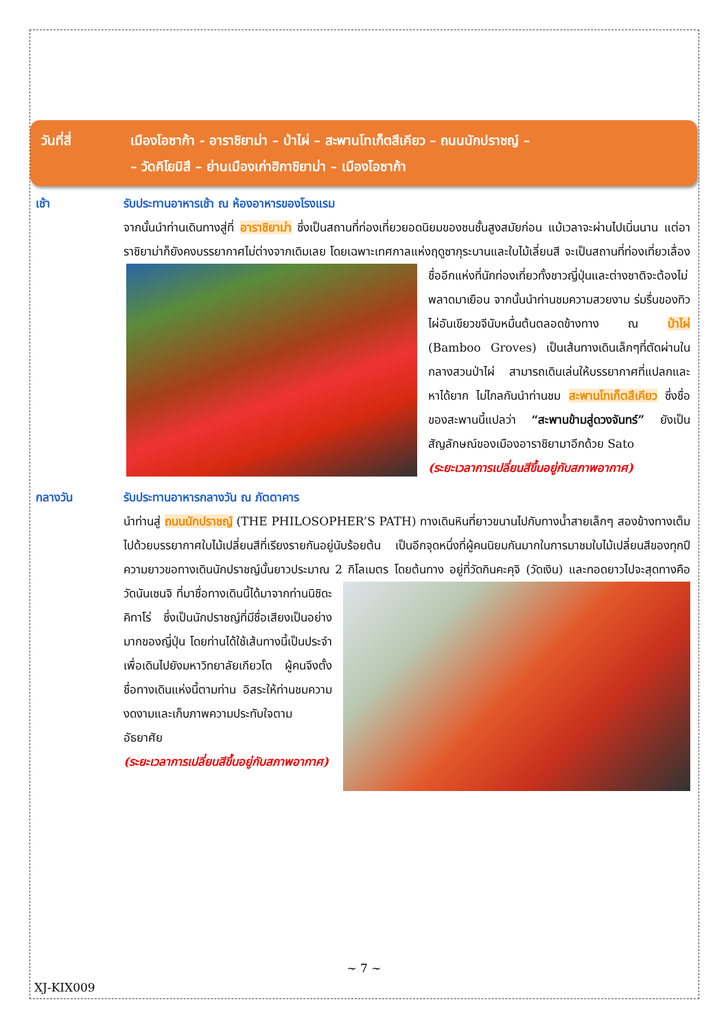วันที่สี่ เมืองโอซาก้า - อาราชิยาม่า – ป่าไผ่ – สะพานโทเก็ตสึเคียว – ถนนนักปราชญ์ –
– วัดคิโยมิสึ – ย่านเมืองเก่าฮิกาชิยาม่า – เมืองโอซาก้า
เช้า รับประทานอาหารเช้า ณ ห้องอาหารของโรงแรม
จากนั้นนำท่านเดินทางสู่ที่ อาราชิยาม่า ซึ่งเป็นสถานที่ท่องเที่ยวยอดนิยมของชนชั้นสูงสมัยก่อน แม้เวลาจะผ่านไปเนิ่นนาน แต่อาราชิยาม่าก็ยังคงบรรยากาศไม่ต่างจากเดิมเลย โดยเฉพาะเทศกาลแห่งฤดูซากุระบานและใบไม้เลี่ยนสี จะเป็นสถานที่ท่องเที่ยวเลื่องชื่ออีกแห่งที่นักท่องเที่ยวทั้งชาวญี่ปุ่นและต่างชาติจะต้องไม่
พลาดมาเยือน จากนั้นนำท่านชมความสวยงาม ร่มรื่นของทิวไผ่อันเขียวขจีนับหมื่นต้นตลอดข้างทาง ณ ป่าไผ่ (Bamboo Groves) เป็นเส้นทางเดินเล็กๆที่ตัดผ่านในกลางสวนป่าไผ่ สามารถเดินเล่นให้บรรยากาศที่แปลกและหาได้ยาก ไม่ไกลกันนำท่านชม สะพานโทเก็ตสึเคียว ซึ่งชื่อของสะพานนี้แปลว่า “สะพานข้ามสู่ดวงจันทร์” ยังเป็นสัญลักษณ์ของเมืองอาราชิยามาอีกด้วย Sato
(ระยะเวลาการเปลี่ยนสีขึ้นอยู่กับสภาพอากาศ)
กลางวัน รับประทานอาหารกลางวัน ณ ภัตตาคาร
นำท่านสู่ ถนนนักปราชญ์ (THE PHILOSOPHER’S PATH) ทางเดินหินที่ยาวขนานไปกับทางน้ำสายเล็กๆ สองข้างทางเต็มไปด้วยบรรยากาศใบไม้เปลี่ยนสีที่เรียงรายกันอยู่นับร้อยต้น เป็นอีกจุดหนึ่งที่ผู้คนนิยมกันมากในการมาชมใบไม้เปลี่ยนสีของทุกปี ความยาวขอทางเดินนักปราชญ์นั้นยาวประมาณ 2 กิโลเมตร โดยต้นทาง
อยู่ที่วัดกินคะคุจิ (วัดเงิน) และทอดยาวไปจะสุดทางคือวัดนันเซนจิ ที่มาชื่อทางเดินนี้ได้มาจากท่านนิชิดะ คิทาโร่ ซึ่งเป็นนักปราชญ์ที่มีชื่อเสียงเป็นอย่างมากของญี่ปุ่น โดยท่านได้ใช้เส้นทางนี้เป็นประจำเพื่อเดินไปยังมหาวิทยาลัยเกียวโต ผู้คนจึงตั้งชื่อทางเดินแห่งนี้ตามท่าน อิสระให้ท่านชมความงดงามและเก็บภาพความประทับใจตาม อัธยาศัย
(ระยะเวลาการเปลี่ยนสีขึ้นอยู่กับสภาพอากาศ)
~ 7 ~
XJ-KIX009